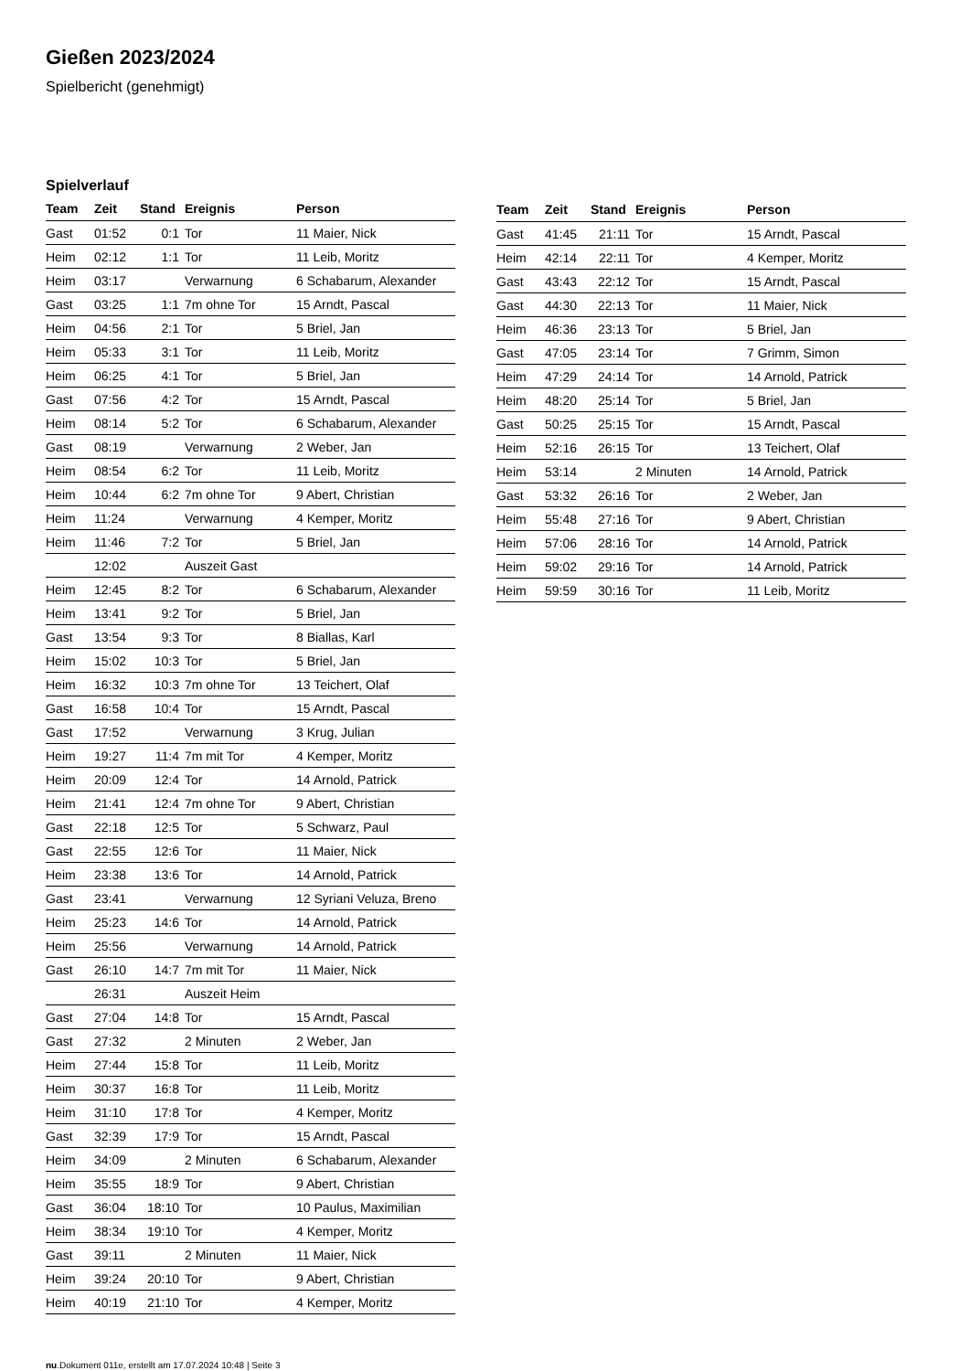Gießen 2023/2024
Spielbericht (genehmigt)
Spielverlauf
| Team | Zeit | Stand | Ereignis | Person |
| --- | --- | --- | --- | --- |
| Gast | 01:52 | 0:1 | Tor | 11 Maier, Nick |
| Heim | 02:12 | 1:1 | Tor | 11 Leib, Moritz |
| Heim | 03:17 | | Verwarnung | 6 Schabarum, Alexander |
| Gast | 03:25 | 1:1 | 7m ohne Tor | 15 Arndt, Pascal |
| Heim | 04:56 | 2:1 | Tor | 5 Briel, Jan |
| Heim | 05:33 | 3:1 | Tor | 11 Leib, Moritz |
| Heim | 06:25 | 4:1 | Tor | 5 Briel, Jan |
| Gast | 07:56 | 4:2 | Tor | 15 Arndt, Pascal |
| Heim | 08:14 | 5:2 | Tor | 6 Schabarum, Alexander |
| Gast | 08:19 | | Verwarnung | 2 Weber, Jan |
| Heim | 08:54 | 6:2 | Tor | 11 Leib, Moritz |
| Heim | 10:44 | 6:2 | 7m ohne Tor | 9 Abert, Christian |
| Heim | 11:24 | | Verwarnung | 4 Kemper, Moritz |
| Heim | 11:46 | 7:2 | Tor | 5 Briel, Jan |
| | 12:02 | | Auszeit Gast | |
| Heim | 12:45 | 8:2 | Tor | 6 Schabarum, Alexander |
| Heim | 13:41 | 9:2 | Tor | 5 Briel, Jan |
| Gast | 13:54 | 9:3 | Tor | 8 Biallas, Karl |
| Heim | 15:02 | 10:3 | Tor | 5 Briel, Jan |
| Heim | 16:32 | 10:3 | 7m ohne Tor | 13 Teichert, Olaf |
| Gast | 16:58 | 10:4 | Tor | 15 Arndt, Pascal |
| Gast | 17:52 | | Verwarnung | 3 Krug, Julian |
| Heim | 19:27 | 11:4 | 7m mit Tor | 4 Kemper, Moritz |
| Heim | 20:09 | 12:4 | Tor | 14 Arnold, Patrick |
| Heim | 21:41 | 12:4 | 7m ohne Tor | 9 Abert, Christian |
| Gast | 22:18 | 12:5 | Tor | 5 Schwarz, Paul |
| Gast | 22:55 | 12:6 | Tor | 11 Maier, Nick |
| Heim | 23:38 | 13:6 | Tor | 14 Arnold, Patrick |
| Gast | 23:41 | | Verwarnung | 12 Syriani Veluza, Breno |
| Heim | 25:23 | 14:6 | Tor | 14 Arnold, Patrick |
| Heim | 25:56 | | Verwarnung | 14 Arnold, Patrick |
| Gast | 26:10 | 14:7 | 7m mit Tor | 11 Maier, Nick |
| | 26:31 | | Auszeit Heim | |
| Gast | 27:04 | 14:8 | Tor | 15 Arndt, Pascal |
| Gast | 27:32 | | 2 Minuten | 2 Weber, Jan |
| Heim | 27:44 | 15:8 | Tor | 11 Leib, Moritz |
| Heim | 30:37 | 16:8 | Tor | 11 Leib, Moritz |
| Heim | 31:10 | 17:8 | Tor | 4 Kemper, Moritz |
| Gast | 32:39 | 17:9 | Tor | 15 Arndt, Pascal |
| Heim | 34:09 | | 2 Minuten | 6 Schabarum, Alexander |
| Heim | 35:55 | 18:9 | Tor | 9 Abert, Christian |
| Gast | 36:04 | 18:10 | Tor | 10 Paulus, Maximilian |
| Heim | 38:34 | 19:10 | Tor | 4 Kemper, Moritz |
| Gast | 39:11 | | 2 Minuten | 11 Maier, Nick |
| Heim | 39:24 | 20:10 | Tor | 9 Abert, Christian |
| Heim | 40:19 | 21:10 | Tor | 4 Kemper, Moritz |
| Team | Zeit | Stand | Ereignis | Person |
| --- | --- | --- | --- | --- |
| Gast | 41:45 | 21:11 | Tor | 15 Arndt, Pascal |
| Heim | 42:14 | 22:11 | Tor | 4 Kemper, Moritz |
| Gast | 43:43 | 22:12 | Tor | 15 Arndt, Pascal |
| Gast | 44:30 | 22:13 | Tor | 11 Maier, Nick |
| Heim | 46:36 | 23:13 | Tor | 5 Briel, Jan |
| Gast | 47:05 | 23:14 | Tor | 7 Grimm, Simon |
| Heim | 47:29 | 24:14 | Tor | 14 Arnold, Patrick |
| Heim | 48:20 | 25:14 | Tor | 5 Briel, Jan |
| Gast | 50:25 | 25:15 | Tor | 15 Arndt, Pascal |
| Heim | 52:16 | 26:15 | Tor | 13 Teichert, Olaf |
| Heim | 53:14 | | 2 Minuten | 14 Arnold, Patrick |
| Gast | 53:32 | 26:16 | Tor | 2 Weber, Jan |
| Heim | 55:48 | 27:16 | Tor | 9 Abert, Christian |
| Heim | 57:06 | 28:16 | Tor | 14 Arnold, Patrick |
| Heim | 59:02 | 29:16 | Tor | 14 Arnold, Patrick |
| Heim | 59:59 | 30:16 | Tor | 11 Leib, Moritz |
nu.Dokument 011e, erstellt am 17.07.2024 10:48 | Seite 3